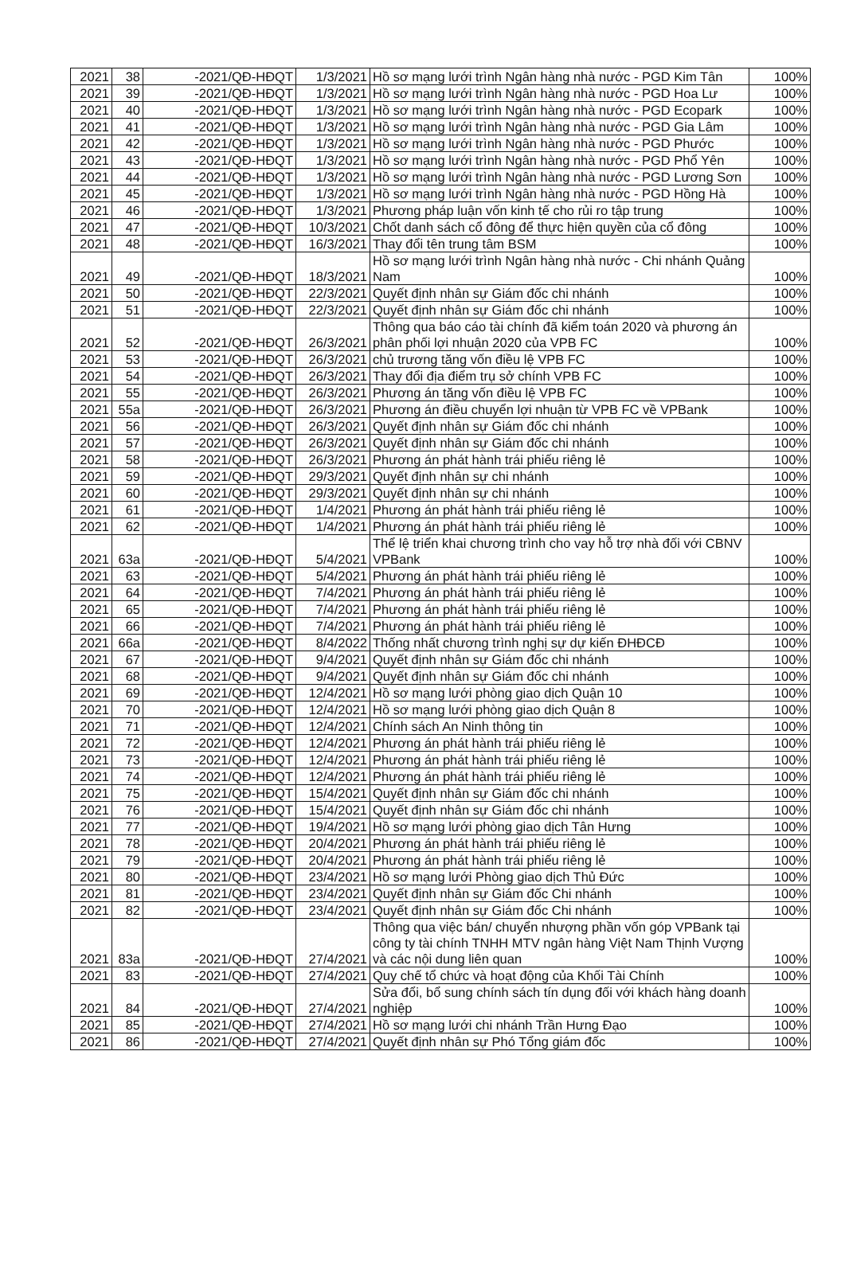| 2021 | 38 | -2021/QĐ-HĐQT | 1/3/2021 | Hồ sơ mạng lưới trình Ngân hàng nhà nước - PGD Kim Tân | 100% |
| 2021 | 39 | -2021/QĐ-HĐQT | 1/3/2021 | Hồ sơ mạng lưới trình Ngân hàng nhà nước - PGD Hoa Lư | 100% |
| 2021 | 40 | -2021/QĐ-HĐQT | 1/3/2021 | Hồ sơ mạng lưới trình Ngân hàng nhà nước - PGD Ecopark | 100% |
| 2021 | 41 | -2021/QĐ-HĐQT | 1/3/2021 | Hồ sơ mạng lưới trình Ngân hàng nhà nước - PGD Gia Lâm | 100% |
| 2021 | 42 | -2021/QĐ-HĐQT | 1/3/2021 | Hồ sơ mạng lưới trình Ngân hàng nhà nước - PGD Phước | 100% |
| 2021 | 43 | -2021/QĐ-HĐQT | 1/3/2021 | Hồ sơ mạng lưới trình Ngân hàng nhà nước - PGD Phổ Yên | 100% |
| 2021 | 44 | -2021/QĐ-HĐQT | 1/3/2021 | Hồ sơ mạng lưới trình Ngân hàng nhà nước - PGD Lương Sơn | 100% |
| 2021 | 45 | -2021/QĐ-HĐQT | 1/3/2021 | Hồ sơ mạng lưới trình Ngân hàng nhà nước - PGD Hồng Hà | 100% |
| 2021 | 46 | -2021/QĐ-HĐQT | 1/3/2021 | Phương pháp luận vốn kinh tế cho rủi ro tập trung | 100% |
| 2021 | 47 | -2021/QĐ-HĐQT | 10/3/2021 | Chốt danh sách cổ đông để thực hiện quyền của cổ đông | 100% |
| 2021 | 48 | -2021/QĐ-HĐQT | 16/3/2021 | Thay đổi tên trung tâm BSM | 100% |
| 2021 | 49 | -2021/QĐ-HĐQT | 18/3/2021 | Hồ sơ mạng lưới trình Ngân hàng nhà nước - Chi nhánh Quảng Nam | 100% |
| 2021 | 50 | -2021/QĐ-HĐQT | 22/3/2021 | Quyết định nhân sự Giám đốc chi nhánh | 100% |
| 2021 | 51 | -2021/QĐ-HĐQT | 22/3/2021 | Quyết định nhân sự Giám đốc chi nhánh | 100% |
| 2021 | 52 | -2021/QĐ-HĐQT | 26/3/2021 | Thông qua báo cáo tài chính đã kiểm toán 2020 và phương án phân phối lợi nhuận 2020 của VPB FC | 100% |
| 2021 | 53 | -2021/QĐ-HĐQT | 26/3/2021 | chủ trương tăng vốn điều lệ VPB FC | 100% |
| 2021 | 54 | -2021/QĐ-HĐQT | 26/3/2021 | Thay đổi địa điểm trụ sở chính VPB FC | 100% |
| 2021 | 55 | -2021/QĐ-HĐQT | 26/3/2021 | Phương án tăng vốn điều lệ VPB FC | 100% |
| 2021 | 55a | -2021/QĐ-HĐQT | 26/3/2021 | Phương án điều chuyển lợi nhuận từ VPB FC về VPBank | 100% |
| 2021 | 56 | -2021/QĐ-HĐQT | 26/3/2021 | Quyết định nhân sự Giám đốc chi nhánh | 100% |
| 2021 | 57 | -2021/QĐ-HĐQT | 26/3/2021 | Quyết định nhân sự Giám đốc chi nhánh | 100% |
| 2021 | 58 | -2021/QĐ-HĐQT | 26/3/2021 | Phương án phát hành trái phiếu riêng lẻ | 100% |
| 2021 | 59 | -2021/QĐ-HĐQT | 29/3/2021 | Quyết định nhân sự chi nhánh | 100% |
| 2021 | 60 | -2021/QĐ-HĐQT | 29/3/2021 | Quyết định nhân sự chi nhánh | 100% |
| 2021 | 61 | -2021/QĐ-HĐQT | 1/4/2021 | Phương án phát hành trái phiếu riêng lẻ | 100% |
| 2021 | 62 | -2021/QĐ-HĐQT | 1/4/2021 | Phương án phát hành trái phiếu riêng lẻ | 100% |
| 2021 | 63a | -2021/QĐ-HĐQT | 5/4/2021 | Thể lệ triển khai chương trình cho vay hỗ trợ nhà đối với CBNV VPBank | 100% |
| 2021 | 63 | -2021/QĐ-HĐQT | 5/4/2021 | Phương án phát hành trái phiếu riêng lẻ | 100% |
| 2021 | 64 | -2021/QĐ-HĐQT | 7/4/2021 | Phương án phát hành trái phiếu riêng lẻ | 100% |
| 2021 | 65 | -2021/QĐ-HĐQT | 7/4/2021 | Phương án phát hành trái phiếu riêng lẻ | 100% |
| 2021 | 66 | -2021/QĐ-HĐQT | 7/4/2021 | Phương án phát hành trái phiếu riêng lẻ | 100% |
| 2021 | 66a | -2021/QĐ-HĐQT | 8/4/2022 | Thống nhất chương trình nghị sự dự kiến ĐHĐCĐ | 100% |
| 2021 | 67 | -2021/QĐ-HĐQT | 9/4/2021 | Quyết định nhân sự Giám đốc chi nhánh | 100% |
| 2021 | 68 | -2021/QĐ-HĐQT | 9/4/2021 | Quyết định nhân sự Giám đốc chi nhánh | 100% |
| 2021 | 69 | -2021/QĐ-HĐQT | 12/4/2021 | Hồ sơ mạng lưới phòng giao dịch Quận 10 | 100% |
| 2021 | 70 | -2021/QĐ-HĐQT | 12/4/2021 | Hồ sơ mạng lưới phòng giao dịch Quận 8 | 100% |
| 2021 | 71 | -2021/QĐ-HĐQT | 12/4/2021 | Chính sách An Ninh thông tin | 100% |
| 2021 | 72 | -2021/QĐ-HĐQT | 12/4/2021 | Phương án phát hành trái phiếu riêng lẻ | 100% |
| 2021 | 73 | -2021/QĐ-HĐQT | 12/4/2021 | Phương án phát hành trái phiếu riêng lẻ | 100% |
| 2021 | 74 | -2021/QĐ-HĐQT | 12/4/2021 | Phương án phát hành trái phiếu riêng lẻ | 100% |
| 2021 | 75 | -2021/QĐ-HĐQT | 15/4/2021 | Quyết định nhân sự Giám đốc chi nhánh | 100% |
| 2021 | 76 | -2021/QĐ-HĐQT | 15/4/2021 | Quyết định nhân sự Giám đốc chi nhánh | 100% |
| 2021 | 77 | -2021/QĐ-HĐQT | 19/4/2021 | Hồ sơ mạng lưới phòng giao dịch Tân Hưng | 100% |
| 2021 | 78 | -2021/QĐ-HĐQT | 20/4/2021 | Phương án phát hành trái phiếu riêng lẻ | 100% |
| 2021 | 79 | -2021/QĐ-HĐQT | 20/4/2021 | Phương án phát hành trái phiếu riêng lẻ | 100% |
| 2021 | 80 | -2021/QĐ-HĐQT | 23/4/2021 | Hồ sơ mạng lưới Phòng giao dịch Thủ Đức | 100% |
| 2021 | 81 | -2021/QĐ-HĐQT | 23/4/2021 | Quyết định nhân sự Giám đốc Chi nhánh | 100% |
| 2021 | 82 | -2021/QĐ-HĐQT | 23/4/2021 | Quyết định nhân sự Giám đốc Chi nhánh | 100% |
| 2021 | 83a | -2021/QĐ-HĐQT | 27/4/2021 | Thông qua việc bán/ chuyển nhượng phần vốn góp VPBank tại công ty tài chính TNHH MTV ngân hàng Việt Nam Thịnh Vượng và các nội dung liên quan | 100% |
| 2021 | 83 | -2021/QĐ-HĐQT | 27/4/2021 | Quy chế tổ chức và hoạt động của Khối Tài Chính | 100% |
| 2021 | 84 | -2021/QĐ-HĐQT | 27/4/2021 | Sửa đổi, bổ sung chính sách tín dụng đối với khách hàng doanh nghiệp | 100% |
| 2021 | 85 | -2021/QĐ-HĐQT | 27/4/2021 | Hồ sơ mạng lưới chi nhánh Trần Hưng Đạo | 100% |
| 2021 | 86 | -2021/QĐ-HĐQT | 27/4/2021 | Quyết định nhân sự Phó Tổng giám đốc | 100% |